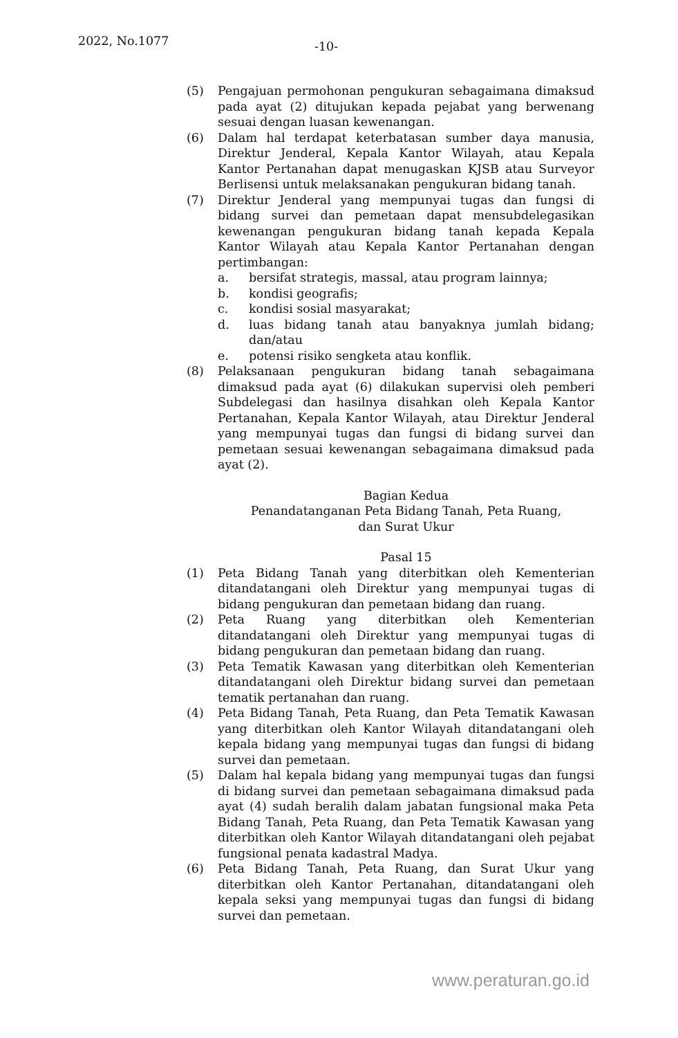2022, No.1077 -10-
(5) Pengajuan permohonan pengukuran sebagaimana dimaksud pada ayat (2) ditujukan kepada pejabat yang berwenang sesuai dengan luasan kewenangan.
(6) Dalam hal terdapat keterbatasan sumber daya manusia, Direktur Jenderal, Kepala Kantor Wilayah, atau Kepala Kantor Pertanahan dapat menugaskan KJSB atau Surveyor Berlisensi untuk melaksanakan pengukuran bidang tanah.
(7) Direktur Jenderal yang mempunyai tugas dan fungsi di bidang survei dan pemetaan dapat mensubdelegasikan kewenangan pengukuran bidang tanah kepada Kepala Kantor Wilayah atau Kepala Kantor Pertanahan dengan pertimbangan:
a. bersifat strategis, massal, atau program lainnya;
b. kondisi geografis;
c. kondisi sosial masyarakat;
d. luas bidang tanah atau banyaknya jumlah bidang; dan/atau
e. potensi risiko sengketa atau konflik.
(8) Pelaksanaan pengukuran bidang tanah sebagaimana dimaksud pada ayat (6) dilakukan supervisi oleh pemberi Subdelegasi dan hasilnya disahkan oleh Kepala Kantor Pertanahan, Kepala Kantor Wilayah, atau Direktur Jenderal yang mempunyai tugas dan fungsi di bidang survei dan pemetaan sesuai kewenangan sebagaimana dimaksud pada ayat (2).
Bagian Kedua
Penandatanganan Peta Bidang Tanah, Peta Ruang,
dan Surat Ukur
Pasal 15
(1) Peta Bidang Tanah yang diterbitkan oleh Kementerian ditandatangani oleh Direktur yang mempunyai tugas di bidang pengukuran dan pemetaan bidang dan ruang.
(2) Peta Ruang yang diterbitkan oleh Kementerian ditandatangani oleh Direktur yang mempunyai tugas di bidang pengukuran dan pemetaan bidang dan ruang.
(3) Peta Tematik Kawasan yang diterbitkan oleh Kementerian ditandatangani oleh Direktur bidang survei dan pemetaan tematik pertanahan dan ruang.
(4) Peta Bidang Tanah, Peta Ruang, dan Peta Tematik Kawasan yang diterbitkan oleh Kantor Wilayah ditandatangani oleh kepala bidang yang mempunyai tugas dan fungsi di bidang survei dan pemetaan.
(5) Dalam hal kepala bidang yang mempunyai tugas dan fungsi di bidang survei dan pemetaan sebagaimana dimaksud pada ayat (4) sudah beralih dalam jabatan fungsional maka Peta Bidang Tanah, Peta Ruang, dan Peta Tematik Kawasan yang diterbitkan oleh Kantor Wilayah ditandatangani oleh pejabat fungsional penata kadastral Madya.
(6) Peta Bidang Tanah, Peta Ruang, dan Surat Ukur yang diterbitkan oleh Kantor Pertanahan, ditandatangani oleh kepala seksi yang mempunyai tugas dan fungsi di bidang survei dan pemetaan.
www.peraturan.go.id